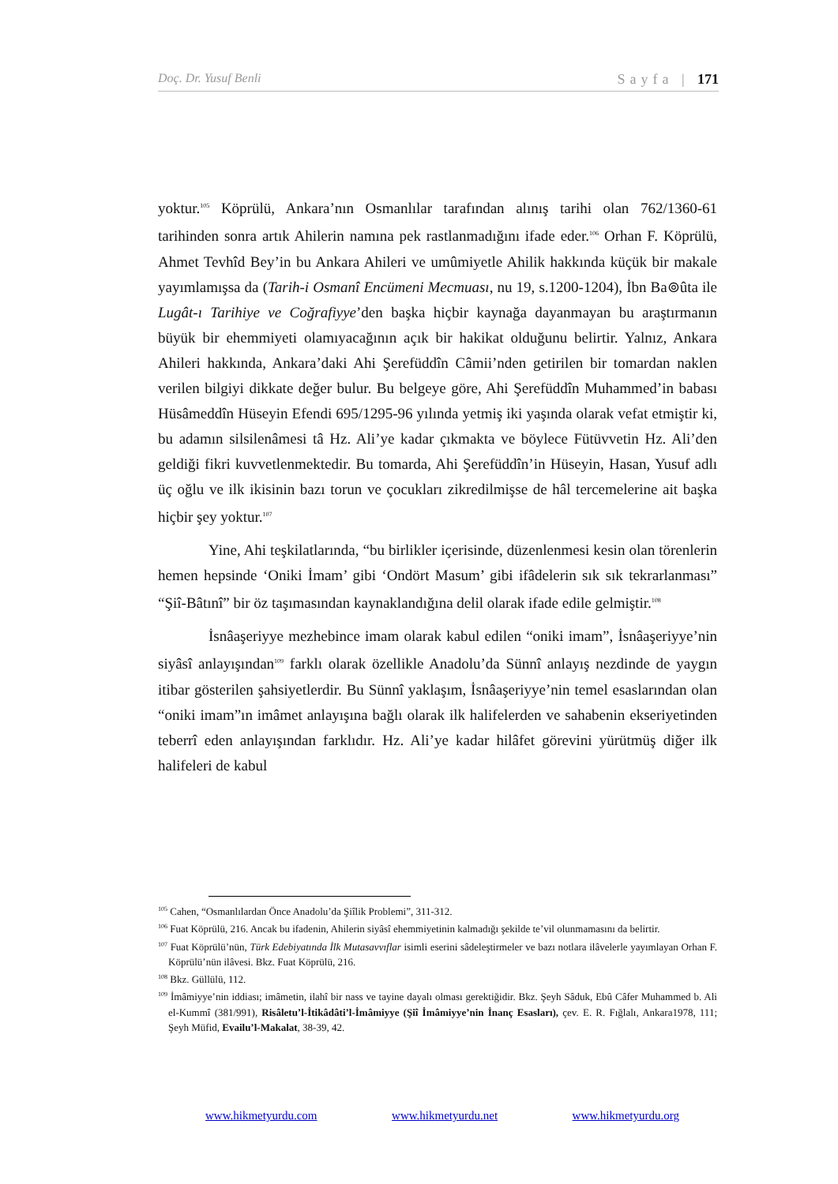Doç. Dr. Yusuf Benli Sayfa | 171
yoktur.<sup>105</sup> Köprülü, Ankara’nın Osmanlılar tarafından alınış tarihi olan 762/1360-61 tarihinden sonra artık Ahilerin namına pek rastlanmadığını ifade eder.<sup>106</sup> Orhan F. Köprülü, Ahmet Tevhîd Bey’in bu Ankara Ahileri ve umûmiyetle Ahilik hakkında küçük bir makale yayımlamışsa da (Tarih-i Osmanî Encümeni Mecmuası, nu 19, s.1200-1204), İbn Ba⊚ûta ile Lugât-ı Tarihiye ve Coğrafiyye’den başka hiçbir kaynağa dayanmayan bu araştırmanın büyük bir ehemmiyeti olamıyacağının açık bir hakikat olduğunu belirtir. Yalnız, Ankara Ahileri hakkında, Ankara’daki Ahi Şerefüddîn Câmii’nden getirilen bir tomardan naklen verilen bilgiyi dikkate değer bulur. Bu belgeye göre, Ahi Şerefüddîn Muhammed’in babası Hüsâmeddîn Hüseyin Efendi 695/1295-96 yılında yetmiş iki yaşında olarak vefat etmiştir ki, bu adamın silsilenâmesi tâ Hz. Ali’ye kadar çıkmakta ve böylece Fütüvvetin Hz. Ali’den geldiği fikri kuvvetlenmektedir. Bu tomarda, Ahi Şerefüddîn’in Hüseyin, Hasan, Yusuf adlı üç oğlu ve ilk ikisinin bazı torun ve çocukları zikredilmişse de hâl tercemelerine ait başka hiçbir şey yoktur.<sup>107</sup>
Yine, Ahi teşkilatlarında, “bu birlikler içerisinde, düzenlenmesi kesin olan törenlerin hemen hepsinde ‘Oniki İmam’ gibi ‘Ondört Masum’ gibi ifâdelerin sık sık tekrarlanması” “Şiî-Bâtınî” bir öz taşımasından kaynaklandığına delil olarak ifade edile gelmiştir.<sup>108</sup>
İsnâaşeriyye mezhebince imam olarak kabul edilen “oniki imam”, İsnâaşeriyye’nin siyâsî anlayışından<sup>109</sup> farklı olarak özellikle Anadolu’da Sünnî anlayış nezdinde de yaygın itibar gösterilen şahsiyetlerdir. Bu Sünnî yaklaşım, İsnâaşeriyye’nin temel esaslarından olan “oniki imam”ın imâmet anlayışına bağlı olarak ilk halifelerden ve sahabenin ekseriyetinden teberrî eden anlayışından farklıdır. Hz. Ali’ye kadar hilâfet görevini yürütmüş diğer ilk halifeleri de kabul
<sup>105</sup> Cahen, “Osmanlılardan Önce Anadolu’da Şiîlik Problemi”, 311-312.
<sup>106</sup> Fuat Köprülü, 216. Ancak bu ifadenin, Ahilerin siyâsî ehemmiyetinin kalmadığı şekilde te’vil olunmamasını da belirtir.
<sup>107</sup> Fuat Köprülü’nün, Türk Edebiyatında İlk Mutasavvıflar isimli eserini sâdeleştirmeler ve bazı notlara ilâvelerle yayımlayan Orhan F. Köprülü’nün ilâvesi. Bkz. Fuat Köprülü, 216.
<sup>108</sup> Bkz. Güllülü, 112.
<sup>109</sup> İmâmiyye’nin iddiası; imâmetin, ilahî bir nass ve tayine dayalı olması gerektiğidir. Bkz. Şeyh Sâduk, Ebû Câfer Muhammed b. Ali el-Kummî (381/991), Risâletu’l-İtikâdâti’l-İmâmiyye (Şiî İmâmiyye’nin İnanç Esasları), çev. E. R. Fığlalı, Ankara1978, 111; Şeyh Müfid, Evailu’l-Makalat, 38-39, 42.
www.hikmetyurdu.com www.hikmetyurdu.net www.hikmetyurdu.org